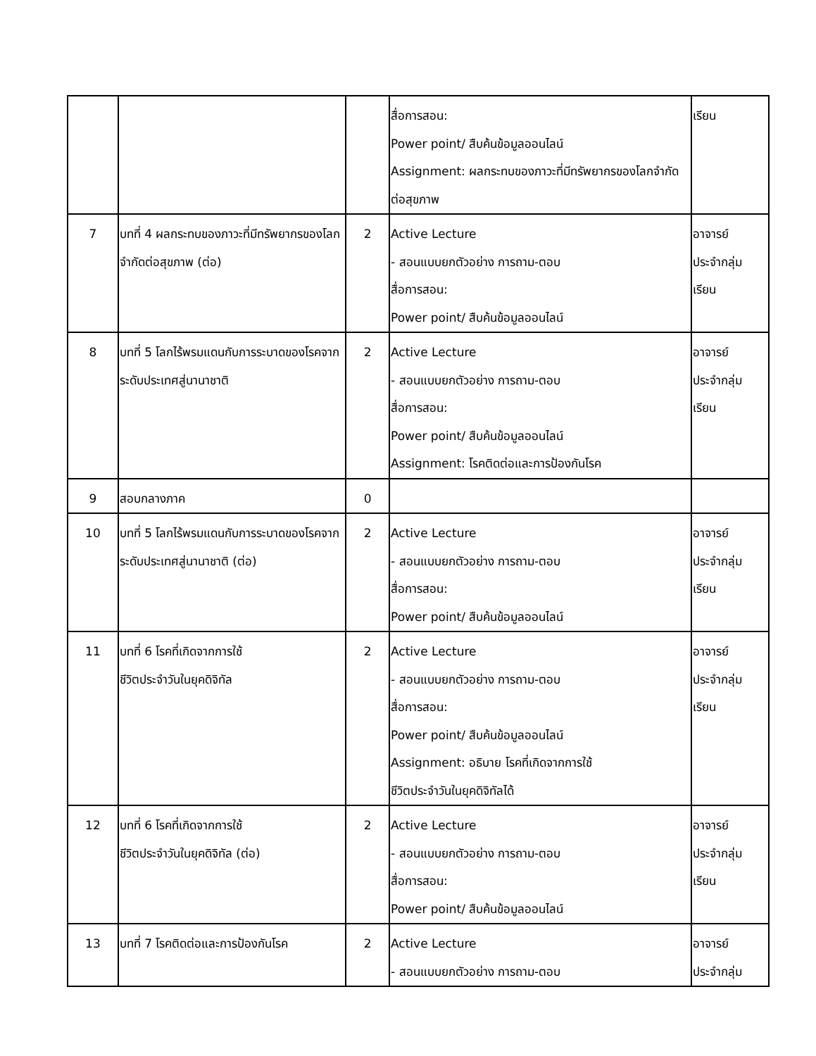| | | | สื่อการสอน: Power point/ สืบค้นข้อมูลออนไลน์ Assignment: ผลกระทบของภาวะที่มีทรัพยากรของโลกจำกัดต่อสุขภาพ | เรียน |
| 7 | บทที่ 4 ผลกระทบของภาวะที่มีทรัพยากรของโลกจำกัดต่อสุขภาพ (ต่อ) | 2 | Active Lecture - สอนแบบยกตัวอย่าง การถาม-ตอบ สื่อการสอน: Power point/ สืบค้นข้อมูลออนไลน์ | อาจารย์ ประจำกลุ่ม เรียน |
| 8 | บทที่ 5 โลกไร้พรมแดนกับการระบาดของโรคจากระดับประเทศสู่นานาชาติ | 2 | Active Lecture - สอนแบบยกตัวอย่าง การถาม-ตอบ สื่อการสอน: Power point/ สืบค้นข้อมูลออนไลน์ Assignment: โรคติดต่อและการป้องกันโรค | อาจารย์ ประจำกลุ่ม เรียน |
| 9 | สอบกลางภาค | 0 | | |
| 10 | บทที่ 5 โลกไร้พรมแดนกับการระบาดของโรคจากระดับประเทศสู่นานาชาติ (ต่อ) | 2 | Active Lecture - สอนแบบยกตัวอย่าง การถาม-ตอบ สื่อการสอน: Power point/ สืบค้นข้อมูลออนไลน์ | อาจารย์ ประจำกลุ่ม เรียน |
| 11 | บทที่ 6 โรคที่เกิดจากการใช้ ชีวิตประจำวันในยุคดิจิทัล | 2 | Active Lecture - สอนแบบยกตัวอย่าง การถาม-ตอบ สื่อการสอน: Power point/ สืบค้นข้อมูลออนไลน์ Assignment: อธิบาย โรคที่เกิดจากการใช้ ชีวิตประจำวันในยุคดิจิทัลได้ | อาจารย์ ประจำกลุ่ม เรียน |
| 12 | บทที่ 6 โรคที่เกิดจากการใช้ ชีวิตประจำวันในยุคดิจิทัล (ต่อ) | 2 | Active Lecture - สอนแบบยกตัวอย่าง การถาม-ตอบ สื่อการสอน: Power point/ สืบค้นข้อมูลออนไลน์ | อาจารย์ ประจำกลุ่ม เรียน |
| 13 | บทที่ 7 โรคติดต่อและการป้องกันโรค | 2 | Active Lecture - สอนแบบยกตัวอย่าง การถาม-ตอบ | อาจารย์ ประจำกลุ่ม |